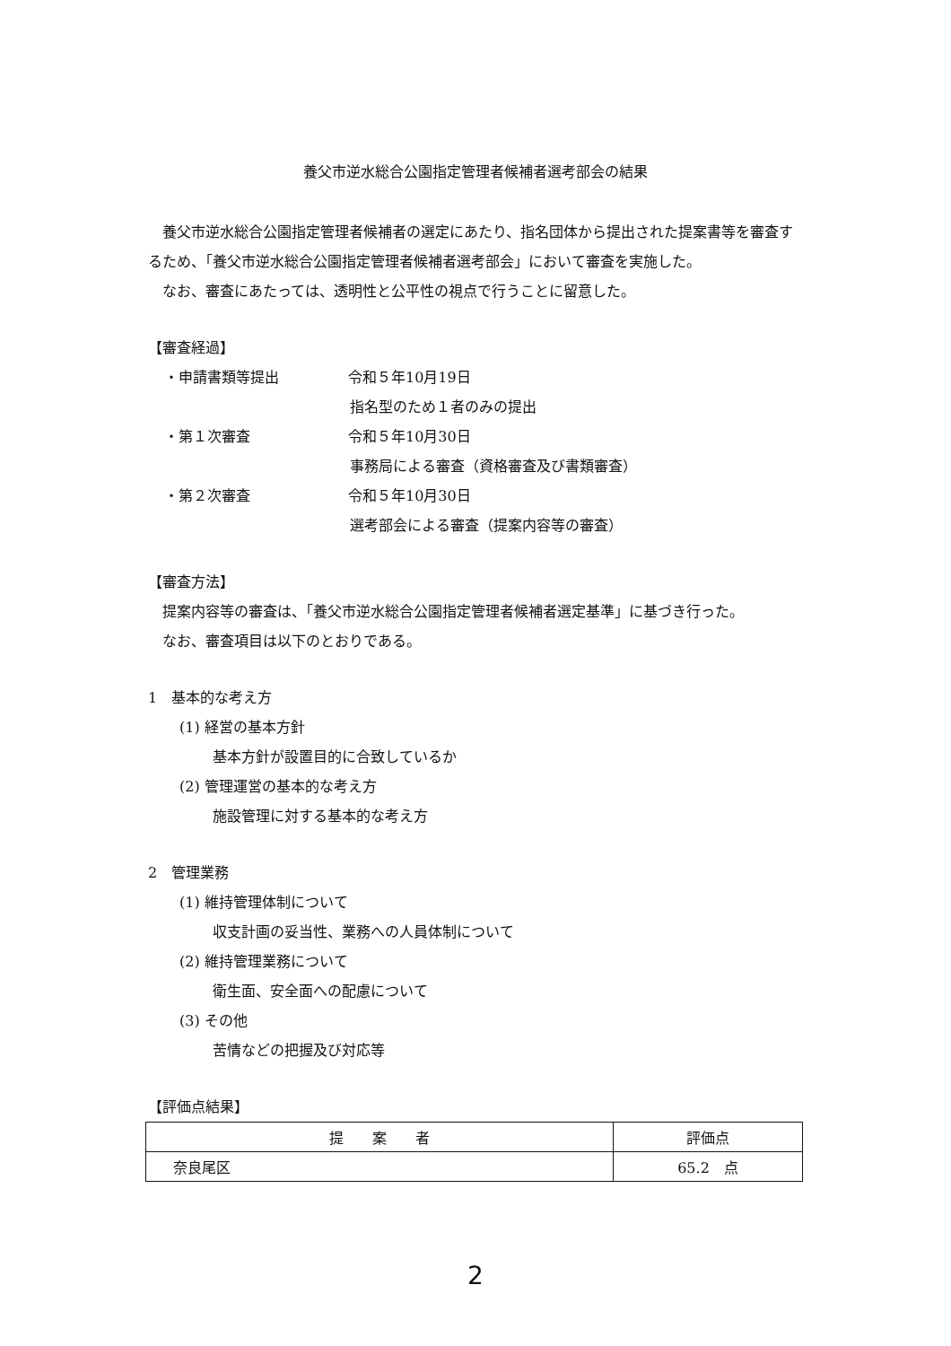養父市逆水総合公園指定管理者候補者選考部会の結果
養父市逆水総合公園指定管理者候補者の選定にあたり、指名団体から提出された提案書等を審査するため、「養父市逆水総合公園指定管理者候補者選考部会」において審査を実施した。
なお、審査にあたっては、透明性と公平性の視点で行うことに留意した。
【審査経過】
・申請書類等提出 令和５年10月19日
指名型のため１者のみの提出
・第１次審査 令和５年10月30日
事務局による審査（資格審査及び書類審査）
・第２次審査 令和５年10月30日
選考部会による審査（提案内容等の審査）
【審査方法】
提案内容等の審査は、「養父市逆水総合公園指定管理者候補者選定基準」に基づき行った。
なお、審査項目は以下のとおりである。
1　基本的な考え方
(1) 経営の基本方針
基本方針が設置目的に合致しているか
(2) 管理運営の基本的な考え方
施設管理に対する基本的な考え方
2　管理業務
(1) 維持管理体制について
収支計画の妥当性、業務への人員体制について
(2) 維持管理業務について
衛生面、安全面への配慮について
(3) その他
苦情などの把握及び対応等
【評価点結果】
| 提 案 者 | 評価点 |
| --- | --- |
| 奈良尾区 | 65.2 点 |
2